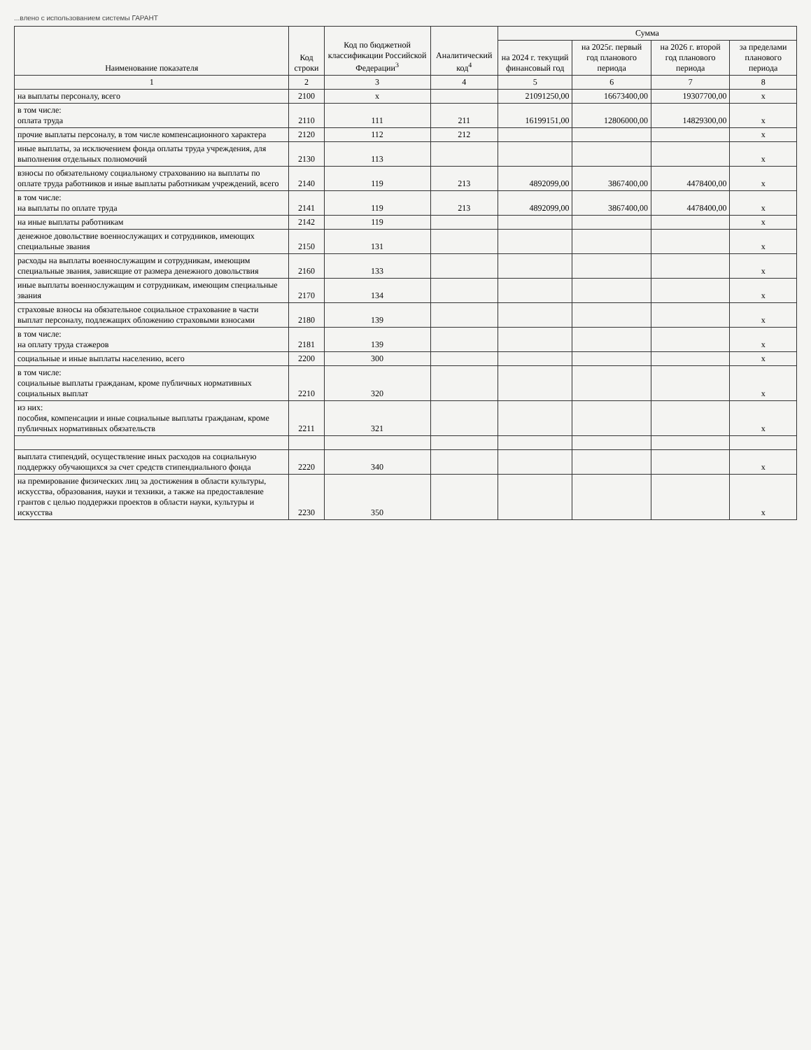...влено с использованием системы ГАРАНТ
| Наименование показателя | Код строки | Код по бюджетной классификации Российской Федерации<sup>3</sup> | Аналитический код<sup>4</sup> | Сумма | | | |
| --- | --- | --- | --- | --- | --- | --- | --- |
| | | | | на 2024 г. текущий финансовый год | на 2025г. первый год планового периода | на 2026 г. второй год планового периода | за пределами планового периода |
| 1 | 2 | 3 | 4 | 5 | 6 | 7 | 8 |
| на выплаты персоналу, всего | 2100 | x | | 21091250,00 | 16673400,00 | 19307700,00 | x |
| в том числе: оплата труда | 2110 | 111 | 211 | 16199151,00 | 12806000,00 | 14829300,00 | x |
| прочие выплаты персоналу, в том числе компенсационного характера | 2120 | 112 | 212 | | | | x |
| иные выплаты, за исключением фонда оплаты труда учреждения, для выполнения отдельных полномочий | 2130 | 113 | | | | | x |
| взносы по обязательному социальному страхованию на выплаты по оплате труда работников и иные выплаты работникам учреждений, всего | 2140 | 119 | 213 | 4892099,00 | 3867400,00 | 4478400,00 | x |
| в том числе: на выплаты по оплате труда | 2141 | 119 | 213 | 4892099,00 | 3867400,00 | 4478400,00 | x |
| на иные выплаты работникам | 2142 | 119 | | | | | x |
| денежное довольствие военнослужащих и сотрудников, имеющих специальные звания | 2150 | 131 | | | | | x |
| расходы на выплаты военнослужащим и сотрудникам, имеющим специальные звания, зависящие от размера денежного довольствия | 2160 | 133 | | | | | x |
| иные выплаты военнослужащим и сотрудникам, имеющим специальные звания | 2170 | 134 | | | | | x |
| страховые взносы на обязательное социальное страхование в части выплат персоналу, подлежащих обложению страховыми взносами | 2180 | 139 | | | | | x |
| в том числе: на оплату труда стажеров | 2181 | 139 | | | | | x |
| социальные и иные выплаты населению, всего | 2200 | 300 | | | | | x |
| в том числе: социальные выплаты гражданам, кроме публичных нормативных социальных выплат | 2210 | 320 | | | | | x |
| из них: пособия, компенсации и иные социальные выплаты гражданам, кроме публичных нормативных обязательств | 2211 | 321 | | | | | x |
| выплата стипендий, осуществление иных расходов на социальную поддержку обучающихся за счет средств стипендиального фонда | 2220 | 340 | | | | | x |
| на премирование физических лиц за достижения в области культуры, искусства, образования, науки и техники, а также на предоставление грантов с целью поддержки проектов в области науки, культуры и искусства | 2230 | 350 | | | | | x |